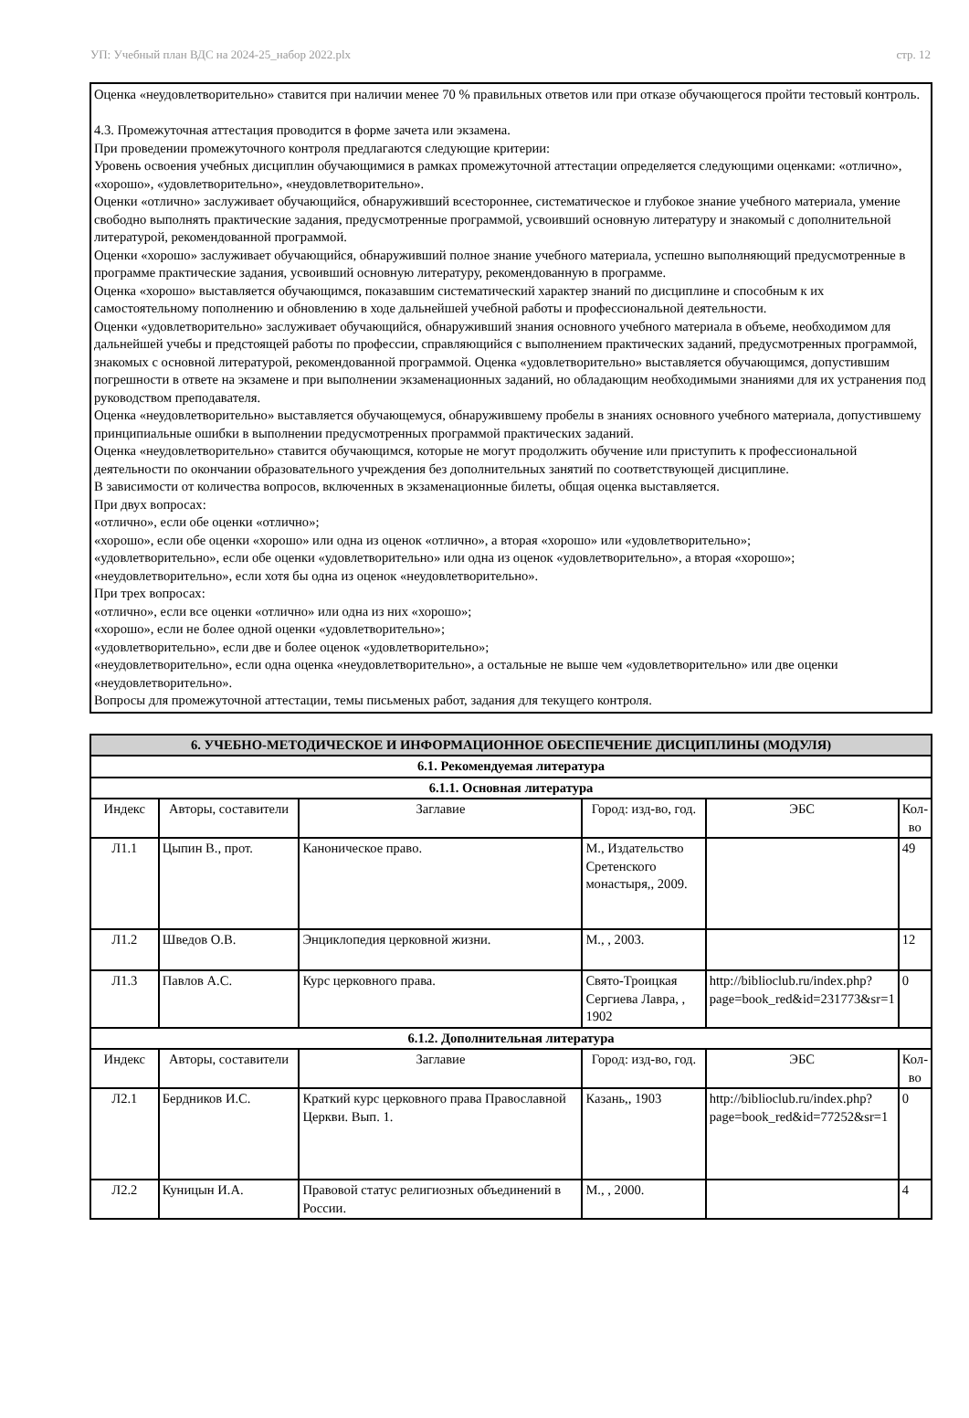УП: Учебный план ВДС на 2024-25_набор 2022.plx стр. 12
Оценка «неудовлетворительно» ставится при наличии менее 70 % правильных ответов или при отказе обучающегося пройти тестовый контроль.
4.3. Промежуточная аттестация проводится в форме зачета или экзамена.
При проведении промежуточного контроля предлагаются следующие критерии:
Уровень освоения учебных дисциплин обучающимися в рамках промежуточной аттестации определяется следующими оценками: «отлично», «хорошо», «удовлетворительно», «неудовлетворительно».
Оценки «отлично» заслуживает обучающийся, обнаруживший всестороннее, систематическое и глубокое знание учебного материала, умение свободно выполнять практические задания, предусмотренные программой, усвоивший основную литературу и знакомый с дополнительной литературой, рекомендованной программой.
Оценки «хорошо» заслуживает обучающийся, обнаруживший полное знание учебного материала, успешно выполняющий предусмотренные в программе практические задания, усвоивший основную литературу, рекомендованную в программе.
Оценка «хорошо» выставляется обучающимся, показавшим систематический характер знаний по дисциплине и способным к их самостоятельному пополнению и обновлению в ходе дальнейшей учебной работы и профессиональной деятельности.
Оценки «удовлетворительно» заслуживает обучающийся, обнаруживший знания основного учебного материала в объеме, необходимом для дальнейшей учебы и предстоящей работы по профессии, справляющийся с выполнением практических заданий, предусмотренных программой, знакомых с основной литературой, рекомендованной программой. Оценка «удовлетворительно» выставляется обучающимся, допустившим погрешности в ответе на экзамене и при выполнении экзаменационных заданий, но обладающим необходимыми знаниями для их устранения под руководством преподавателя.
Оценка «неудовлетворительно» выставляется обучающемуся, обнаружившему пробелы в знаниях основного учебного материала, допустившему принципиальные ошибки в выполнении предусмотренных программой практических заданий.
Оценка «неудовлетворительно» ставится обучающимся, которые не могут продолжить обучение или приступить к профессиональной деятельности по окончании образовательного учреждения без дополнительных занятий по соответствующей дисциплине.
В зависимости от количества вопросов, включенных в экзаменационные билеты, общая оценка выставляется.
При двух вопросах:
«отлично», если обе оценки «отлично»;
«хорошо», если обе оценки «хорошо» или одна из оценок «отлично», а вторая «хорошо» или «удовлетворительно»;
«удовлетворительно», если обе оценки «удовлетворительно» или одна из оценок «удовлетворительно», а вторая «хорошо»;
«неудовлетворительно», если хотя бы одна из оценок «неудовлетворительно».
При трех вопросах:
«отлично», если все оценки «отлично» или одна из них «хорошо»;
«хорошо», если не более одной оценки «удовлетворительно»;
«удовлетворительно», если две и более оценок «удовлетворительно»;
«неудовлетворительно», если одна оценка «неудовлетворительно», а остальные не выше чем «удовлетворительно» или две оценки «неудовлетворительно».
Вопросы для промежуточной аттестации, темы письменых работ, задания для текущего контроля.
| 6. УЧЕБНО-МЕТОДИЧЕСКОЕ И ИНФОРМАЦИОННОЕ ОБЕСПЕЧЕНИЕ ДИСЦИПЛИНЫ (МОДУЛЯ) | | | | | |
| --- | --- | --- | --- | --- | --- |
| 6.1. Рекомендуемая литература | | | | | |
| 6.1.1. Основная литература | | | | | |
| Индекс | Авторы, составители | Заглавие | Город: изд-во, год. | ЭБС | Кол-во |
| Л1.1 | Цыпин В., прот. | Каноническое право. | М., Издательство Сретенского монастыря,, 2009. | | 49 |
| Л1.2 | Шведов О.В. | Энциклопедия церковной жизни. | М., , 2003. | | 12 |
| Л1.3 | Павлов А.С. | Курс церковного права. | Свято-Троицкая Сергиева Лавра, , 1902 | http://biblioclub.ru/index.php? page=book_red&id=231773&sr=1 | 0 |
| 6.1.2. Дополнительная литература | | | | | |
| Индекс | Авторы, составители | Заглавие | Город: изд-во, год. | ЭБС | Кол-во |
| Л2.1 | Бердников И.С. | Краткий курс церковного права Православной Церкви. Вып. 1. | Казань,, 1903 | http://biblioclub.ru/index.php? page=book_red&id=77252&sr=1 | 0 |
| Л2.2 | Куницын И.А. | Правовой статус религиозных объединений в России. | М., , 2000. | | 4 |